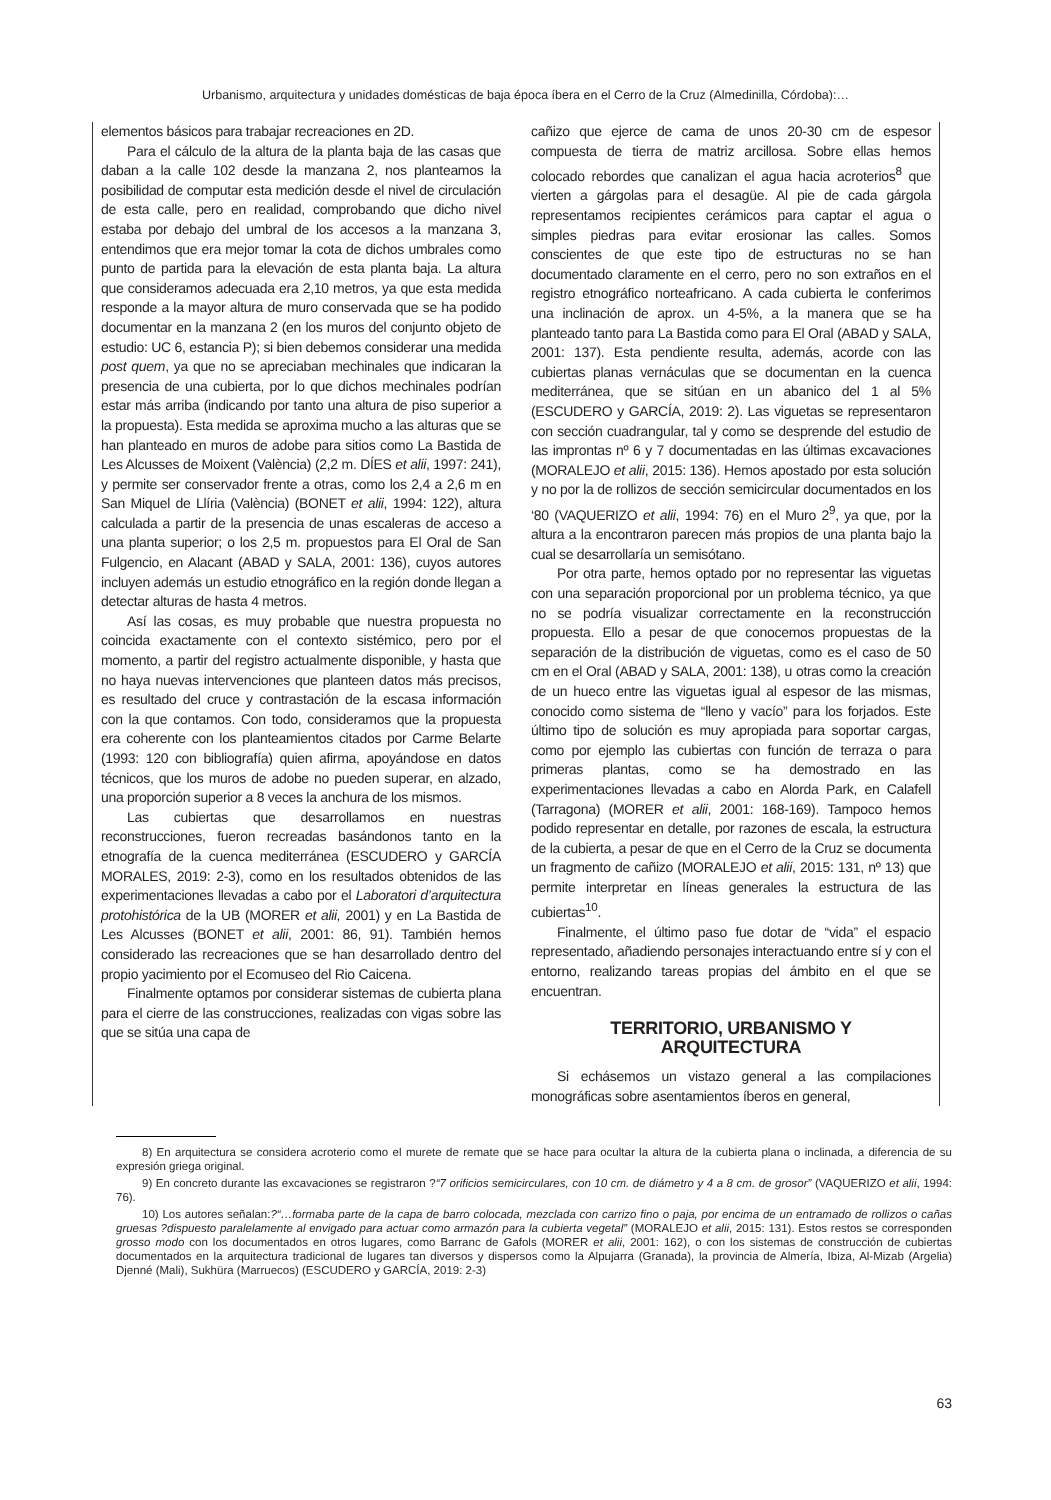Urbanismo, arquitectura y unidades domésticas de baja época íbera en el Cerro de la Cruz (Almedinilla, Córdoba):…
elementos básicos para trabajar recreaciones en 2D.
Para el cálculo de la altura de la planta baja de las casas que daban a la calle 102 desde la manzana 2, nos planteamos la posibilidad de computar esta medición desde el nivel de circulación de esta calle, pero en realidad, comprobando que dicho nivel estaba por debajo del umbral de los accesos a la manzana 3, entendimos que era mejor tomar la cota de dichos umbrales como punto de partida para la elevación de esta planta baja. La altura que consideramos adecuada era 2,10 metros, ya que esta medida responde a la mayor altura de muro conservada que se ha podido documentar en la manzana 2 (en los muros del conjunto objeto de estudio: UC 6, estancia P); si bien debemos considerar una medida post quem, ya que no se apreciaban mechinales que indicaran la presencia de una cubierta, por lo que dichos mechinales podrían estar más arriba (indicando por tanto una altura de piso superior a la propuesta). Esta medida se aproxima mucho a las alturas que se han planteado en muros de adobe para sitios como La Bastida de Les Alcusses de Moixent (València) (2,2 m. DÍES et alii, 1997: 241), y permite ser conservador frente a otras, como los 2,4 a 2,6 m en San Miquel de Llíria (València) (BONET et alii, 1994: 122), altura calculada a partir de la presencia de unas escaleras de acceso a una planta superior; o los 2,5 m. propuestos para El Oral de San Fulgencio, en Alacant (ABAD y SALA, 2001: 136), cuyos autores incluyen además un estudio etnográfico en la región donde llegan a detectar alturas de hasta 4 metros.
Así las cosas, es muy probable que nuestra propuesta no coincida exactamente con el contexto sistémico, pero por el momento, a partir del registro actualmente disponible, y hasta que no haya nuevas intervenciones que planteen datos más precisos, es resultado del cruce y contrastación de la escasa información con la que contamos. Con todo, consideramos que la propuesta era coherente con los planteamientos citados por Carme Belarte (1993: 120 con bibliografía) quien afirma, apoyándose en datos técnicos, que los muros de adobe no pueden superar, en alzado, una proporción superior a 8 veces la anchura de los mismos.
Las cubiertas que desarrollamos en nuestras reconstrucciones, fueron recreadas basándonos tanto en la etnografía de la cuenca mediterránea (ESCUDERO y GARCÍA MORALES, 2019: 2-3), como en los resultados obtenidos de las experimentaciones llevadas a cabo por el Laboratori d’arquitectura protohistórica de la UB (MORER et alii, 2001) y en La Bastida de Les Alcusses (BONET et alii, 2001: 86, 91). También hemos considerado las recreaciones que se han desarrollado dentro del propio yacimiento por el Ecomuseo del Rio Caicena.
Finalmente optamos por considerar sistemas de cubierta plana para el cierre de las construcciones, realizadas con vigas sobre las que se sitúa una capa de
cañizo que ejerce de cama de unos 20-30 cm de espesor compuesta de tierra de matriz arcillosa. Sobre ellas hemos colocado rebordes que canalizan el agua hacia acroterios<sup>8</sup> que vierten a gárgolas para el desagüe. Al pie de cada gárgola representamos recipientes cerámicos para captar el agua o simples piedras para evitar erosionar las calles. Somos conscientes de que este tipo de estructuras no se han documentado claramente en el cerro, pero no son extraños en el registro etnográfico norteafricano. A cada cubierta le conferimos una inclinación de aprox. un 4-5%, a la manera que se ha planteado tanto para La Bastida como para El Oral (ABAD y SALA, 2001: 137). Esta pendiente resulta, además, acorde con las cubiertas planas vernáculas que se documentan en la cuenca mediterránea, que se sitúan en un abanico del 1 al 5% (ESCUDERO y GARCÍA, 2019: 2). Las viguetas se representaron con sección cuadrangular, tal y como se desprende del estudio de las improntas nº 6 y 7 documentadas en las últimas excavaciones (MORALEJO et alii, 2015: 136). Hemos apostado por esta solución y no por la de rollizos de sección semicircular documentados en los ‘80 (VAQUERIZO et alii, 1994: 76) en el Muro 2<sup>9</sup>, ya que, por la altura a la encontraron parecen más propios de una planta bajo la cual se desarrollaría un semisótano.
Por otra parte, hemos optado por no representar las viguetas con una separación proporcional por un problema técnico, ya que no se podría visualizar correctamente en la reconstrucción propuesta. Ello a pesar de que conocemos propuestas de la separación de la distribución de viguetas, como es el caso de 50 cm en el Oral (ABAD y SALA, 2001: 138), u otras como la creación de un hueco entre las viguetas igual al espesor de las mismas, conocido como sistema de “lleno y vacío” para los forjados. Este último tipo de solución es muy apropiada para soportar cargas, como por ejemplo las cubiertas con función de terraza o para primeras plantas, como se ha demostrado en las experimentaciones llevadas a cabo en Alorda Park, en Calafell (Tarragona) (MORER et alii, 2001: 168-169). Tampoco hemos podido representar en detalle, por razones de escala, la estructura de la cubierta, a pesar de que en el Cerro de la Cruz se documenta un fragmento de cañizo (MORALEJO et alii, 2015: 131, nº 13) que permite interpretar en líneas generales la estructura de las cubiertas<sup>10</sup>.
Finalmente, el último paso fue dotar de “vida” el espacio representado, añadiendo personajes interactuando entre sí y con el entorno, realizando tareas propias del ámbito en el que se encuentran.
TERRITORIO, URBANISMO Y
ARQUITECTURA
Si echásemos un vistazo general a las compilaciones monográficas sobre asentamientos íberos en general,
8) En arquitectura se considera acroterio como el murete de remate que se hace para ocultar la altura de la cubierta plana o inclinada, a diferencia de su expresión griega original.
9) En concreto durante las excavaciones se registraron ?“7 orificios semicirculares, con 10 cm. de diámetro y 4 a 8 cm. de grosor” (VAQUERIZO et alii, 1994: 76).
10) Los autores señalan:?“…formaba parte de la capa de barro colocada, mezclada con carrizo fino o paja, por encima de un entramado de rollizos o cañas gruesas ?dispuesto paralelamente al envigado para actuar como armazón para la cubierta vegetal” (MORALEJO et alii, 2015: 131). Estos restos se corresponden grosso modo con los documentados en otros lugares, como Barranc de Gafols (MORER et alii, 2001: 162), o con los sistemas de construcción de cubiertas documentados en la arquitectura tradicional de lugares tan diversos y dispersos como la Alpujarra (Granada), la provincia de Almería, Ibiza, Al-Mizab (Argelia) Djenné (Mali), Sukhüra (Marruecos) (ESCUDERO y GARCÍA, 2019: 2-3)
63